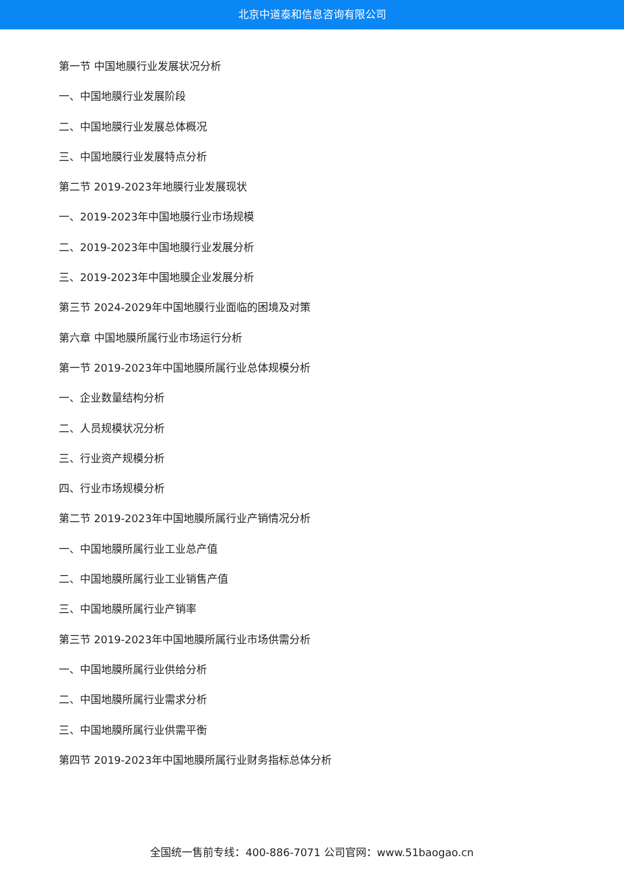北京中道泰和信息咨询有限公司
第一节 中国地膜行业发展状况分析
一、中国地膜行业发展阶段
二、中国地膜行业发展总体概况
三、中国地膜行业发展特点分析
第二节 2019-2023年地膜行业发展现状
一、2019-2023年中国地膜行业市场规模
二、2019-2023年中国地膜行业发展分析
三、2019-2023年中国地膜企业发展分析
第三节 2024-2029年中国地膜行业面临的困境及对策
第六章 中国地膜所属行业市场运行分析
第一节 2019-2023年中国地膜所属行业总体规模分析
一、企业数量结构分析
二、人员规模状况分析
三、行业资产规模分析
四、行业市场规模分析
第二节 2019-2023年中国地膜所属行业产销情况分析
一、中国地膜所属行业工业总产值
二、中国地膜所属行业工业销售产值
三、中国地膜所属行业产销率
第三节 2019-2023年中国地膜所属行业市场供需分析
一、中国地膜所属行业供给分析
二、中国地膜所属行业需求分析
三、中国地膜所属行业供需平衡
第四节 2019-2023年中国地膜所属行业财务指标总体分析
全国统一售前专线：400-886-7071 公司官网：www.51baogao.cn